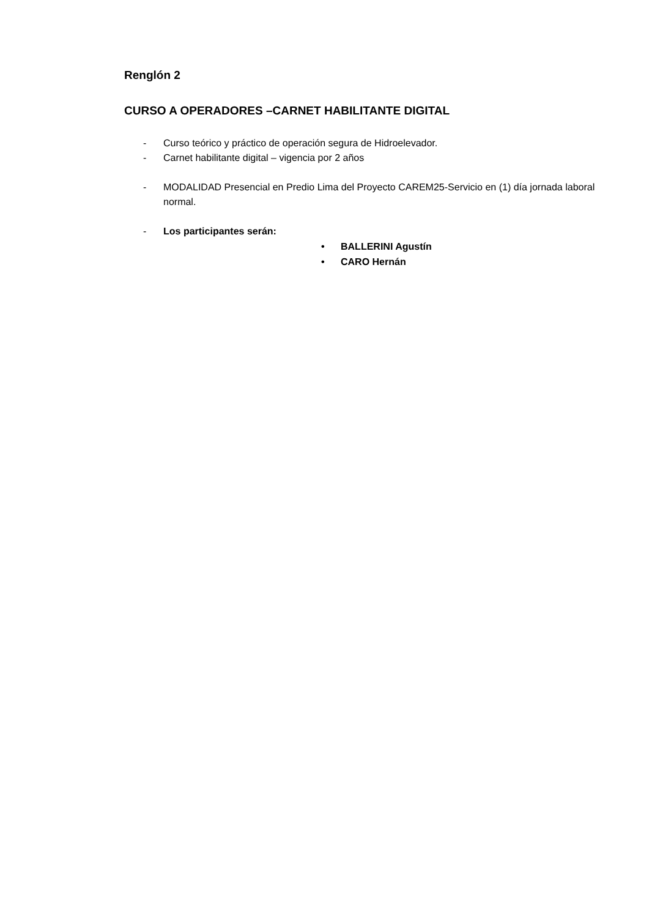Renglón 2
CURSO A OPERADORES –CARNET HABILITANTE DIGITAL
- Curso teórico y práctico de operación segura de Hidroelevador.
- Carnet habilitante digital – vigencia por 2 años
- MODALIDAD Presencial en Predio Lima del Proyecto CAREM25-Servicio en (1) día jornada laboral normal.
- Los participantes serán:
• BALLERINI Agustín
• CARO Hernán